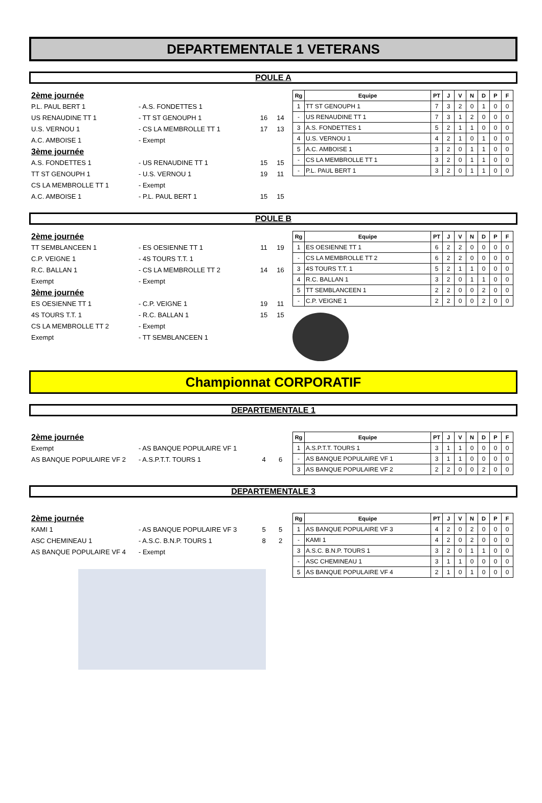DEPARTEMENTALE 1 VETERANS
POULE A
2ème journée
P.L. PAUL BERT 1 - A.S. FONDETTES 1
US RENAUDINE TT 1 - TT ST GENOUPH 1 16 14
U.S. VERNOU 1 - CS LA MEMBROLLE TT 1 17 13
A.C. AMBOISE 1 - Exempt
3ème journée
A.S. FONDETTES 1 - US RENAUDINE TT 1 15 15
TT ST GENOUPH 1 - U.S. VERNOU 1 19 11
CS LA MEMBROLLE TT 1 - Exempt
A.C. AMBOISE 1 - P.L. PAUL BERT 1 15 15
| Rg | Equipe | PT | J | V | N | D | P | F |
| --- | --- | --- | --- | --- | --- | --- | --- | --- |
| 1 | TT ST GENOUPH 1 | 7 | 3 | 2 | 0 | 1 | 0 | 0 |
| - | US RENAUDINE TT 1 | 7 | 3 | 1 | 2 | 0 | 0 | 0 |
| 3 | A.S. FONDETTES 1 | 5 | 2 | 1 | 1 | 0 | 0 | 0 |
| 4 | U.S. VERNOU 1 | 4 | 2 | 1 | 0 | 1 | 0 | 0 |
| 5 | A.C. AMBOISE 1 | 3 | 2 | 0 | 1 | 1 | 0 | 0 |
| - | CS LA MEMBROLLE TT 1 | 3 | 2 | 0 | 1 | 1 | 0 | 0 |
| - | P.L. PAUL BERT 1 | 3 | 2 | 0 | 1 | 1 | 0 | 0 |
POULE B
2ème journée
TT SEMBLANCEEN 1 - ES OESIENNE TT 1 11 19
C.P. VEIGNE 1 - 4S TOURS T.T. 1
R.C. BALLAN 1 - CS LA MEMBROLLE TT 2 14 16
Exempt - Exempt
3ème journée
ES OESIENNE TT 1 - C.P. VEIGNE 1 19 11
4S TOURS T.T. 1 - R.C. BALLAN 1 15 15
CS LA MEMBROLLE TT 2 - Exempt
Exempt - TT SEMBLANCEEN 1
| Rg | Equipe | PT | J | V | N | D | P | F |
| --- | --- | --- | --- | --- | --- | --- | --- | --- |
| 1 | ES OESIENNE TT 1 | 6 | 2 | 2 | 0 | 0 | 0 | 0 |
| - | CS LA MEMBROLLE TT 2 | 6 | 2 | 2 | 0 | 0 | 0 | 0 |
| 3 | 4S TOURS T.T. 1 | 5 | 2 | 1 | 1 | 0 | 0 | 0 |
| 4 | R.C. BALLAN 1 | 3 | 2 | 0 | 1 | 1 | 0 | 0 |
| 5 | TT SEMBLANCEEN 1 | 2 | 2 | 0 | 0 | 2 | 0 | 0 |
| - | C.P. VEIGNE 1 | 2 | 2 | 0 | 0 | 2 | 0 | 0 |
Championnat CORPORATIF
DEPARTEMENTALE 1
2ème journée
Exempt - AS BANQUE POPULAIRE VF 1
AS BANQUE POPULAIRE VF 2 - A.S.P.T.T. TOURS 1 4 6
| Rg | Equipe | PT | J | V | N | D | P | F |
| --- | --- | --- | --- | --- | --- | --- | --- | --- |
| 1 | A.S.P.T.T. TOURS 1 | 3 | 1 | 1 | 0 | 0 | 0 | 0 |
| - | AS BANQUE POPULAIRE VF 1 | 3 | 1 | 1 | 0 | 0 | 0 | 0 |
| 3 | AS BANQUE POPULAIRE VF 2 | 2 | 2 | 0 | 0 | 2 | 0 | 0 |
DEPARTEMENTALE 3
2ème journée
KAMI 1 - AS BANQUE POPULAIRE VF 3 5 5
ASC CHEMINEAU 1 - A.S.C. B.N.P. TOURS 1 8 2
AS BANQUE POPULAIRE VF 4 - Exempt
| Rg | Equipe | PT | J | V | N | D | P | F |
| --- | --- | --- | --- | --- | --- | --- | --- | --- |
| 1 | AS BANQUE POPULAIRE VF 3 | 4 | 2 | 0 | 2 | 0 | 0 | 0 |
| - | KAMI 1 | 4 | 2 | 0 | 2 | 0 | 0 | 0 |
| 3 | A.S.C. B.N.P. TOURS 1 | 3 | 2 | 0 | 1 | 1 | 0 | 0 |
| - | ASC CHEMINEAU 1 | 3 | 1 | 1 | 0 | 0 | 0 | 0 |
| 5 | AS BANQUE POPULAIRE VF 4 | 2 | 1 | 0 | 1 | 0 | 0 | 0 |